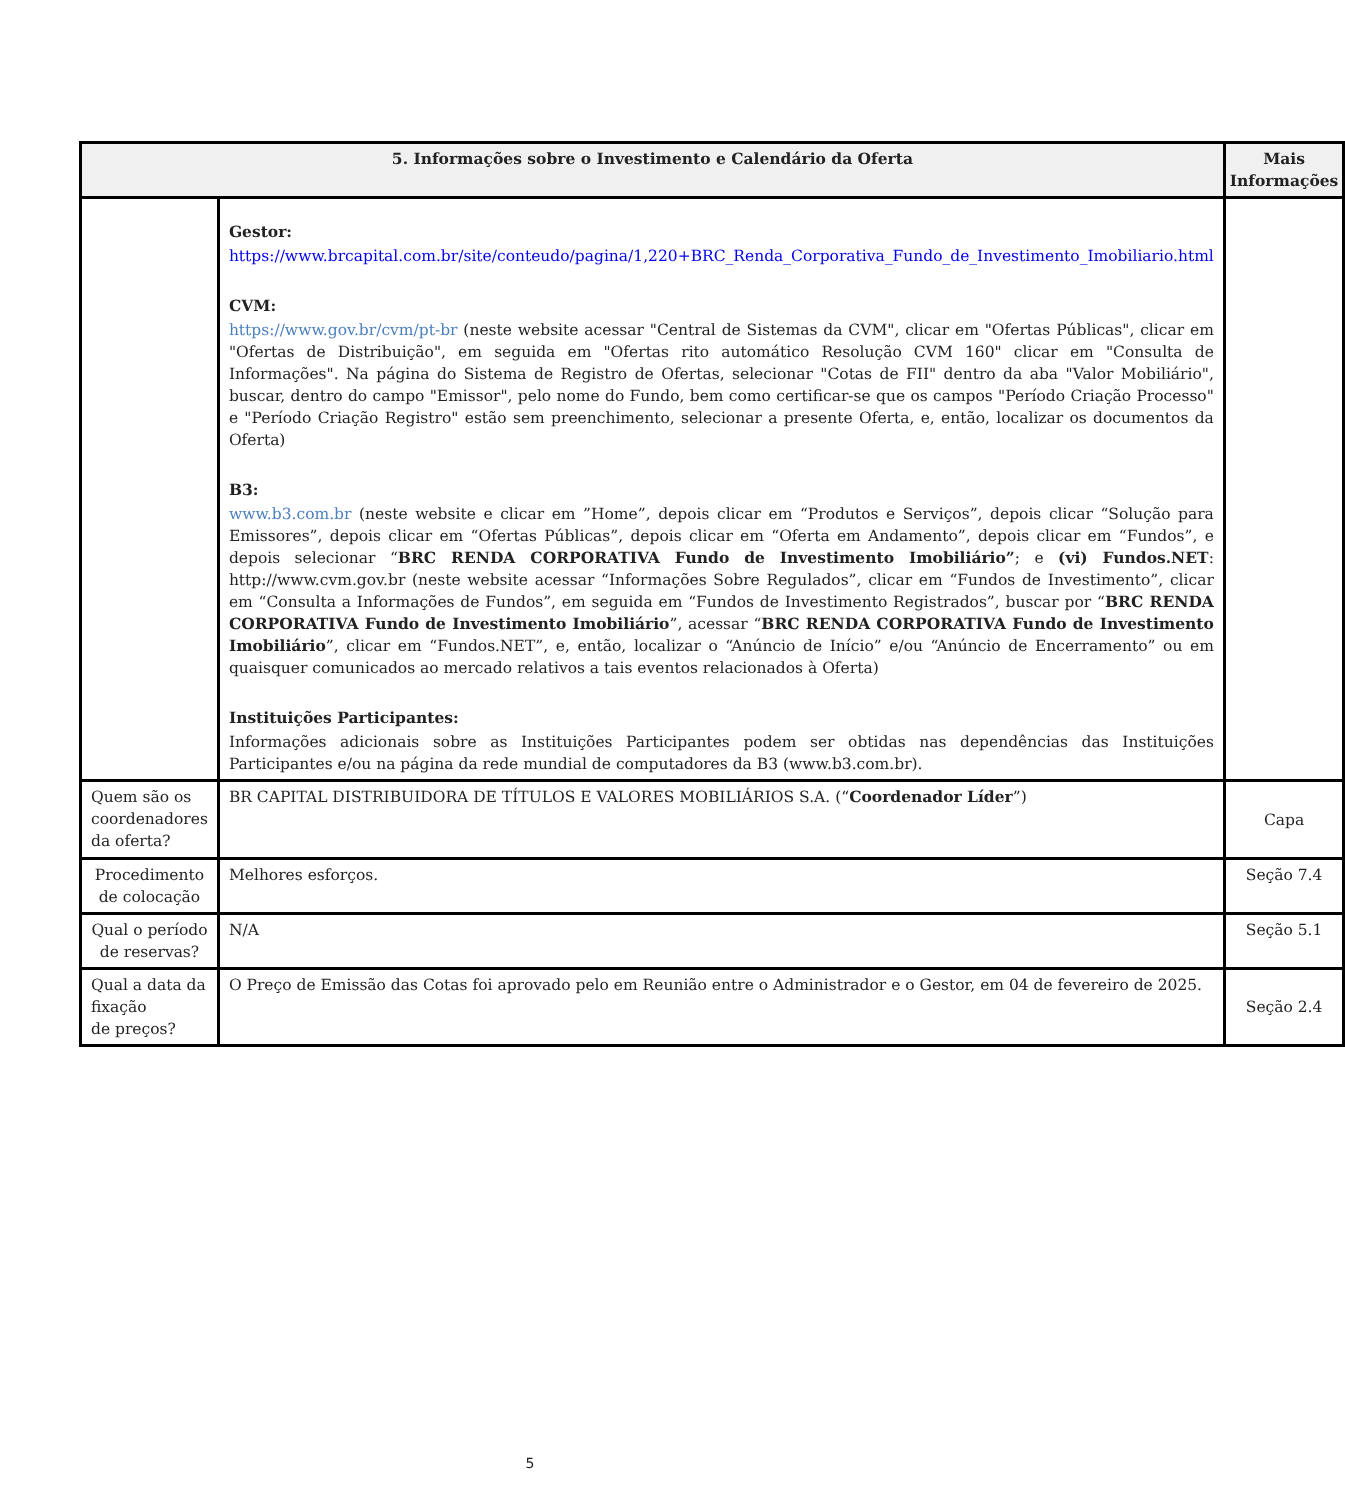| 5. Informações sobre o Investimento e Calendário da Oferta | | Mais Informações |
| --- | --- | --- |
| | Gestor: https://www.brcapital.com.br/site/conteudo/pagina/1,220+BRC_Renda_Corporativa_Fundo_de_Investimento_Imobiliario.html CVM: https://www.gov.br/cvm/pt-br (neste website acessar "Central de Sistemas da CVM", clicar em "Ofertas Públicas", clicar em "Ofertas de Distribuição", em seguida em "Ofertas rito automático Resolução CVM 160" clicar em "Consulta de Informações". Na página do Sistema de Registro de Ofertas, selecionar "Cotas de FII" dentro da aba "Valor Mobiliário", buscar, dentro do campo "Emissor", pelo nome do Fundo, bem como certificar-se que os campos "Período Criação Processo" e "Período Criação Registro" estão sem preenchimento, selecionar a presente Oferta, e, então, localizar os documentos da Oferta) B3: www.b3.com.br (neste website e clicar em ”Home”, depois clicar em “Produtos e Serviços”, depois clicar “Solução para Emissores”, depois clicar em “Ofertas Públicas”, depois clicar em “Oferta em Andamento”, depois clicar em “Fundos”, e depois selecionar “ BRC RENDA CORPORATIVA Fundo de Investimento Imobiliário” ; e (vi) Fundos.NET : http://www.cvm.gov.br (neste website acessar “Informações Sobre Regulados”, clicar em “Fundos de Investimento”, clicar em “Consulta a Informações de Fundos”, em seguida em “Fundos de Investimento Registrados”, buscar por “ BRC RENDA CORPORATIVA Fundo de Investimento Imobiliário ”, acessar “ BRC RENDA CORPORATIVA Fundo de Investimento Imobiliário ”, clicar em “Fundos.NET”, e, então, localizar o “Anúncio de Início” e/ou “Anúncio de Encerramento” ou em quaisquer comunicados ao mercado relativos a tais eventos relacionados à Oferta) Instituições Participantes: Informações adicionais sobre as Instituições Participantes podem ser obtidas nas dependências das Instituições Participantes e/ou na página da rede mundial de computadores da B3 (www.b3.com.br). | |
| Quem são os coordenadores da oferta? | BR CAPITAL DISTRIBUIDORA DE TÍTULOS E VALORES MOBILIÁRIOS S.A. (“ Coordenador Líder ”) | Capa |
| Procedimento de colocação | Melhores esforços. | Seção 7.4 |
| Qual o período de reservas? | N/A | Seção 5.1 |
| Qual a data da fixação de preços? | O Preço de Emissão das Cotas foi aprovado pelo em Reunião entre o Administrador e o Gestor, em 04 de fevereiro de 2025. | Seção 2.4 |
5